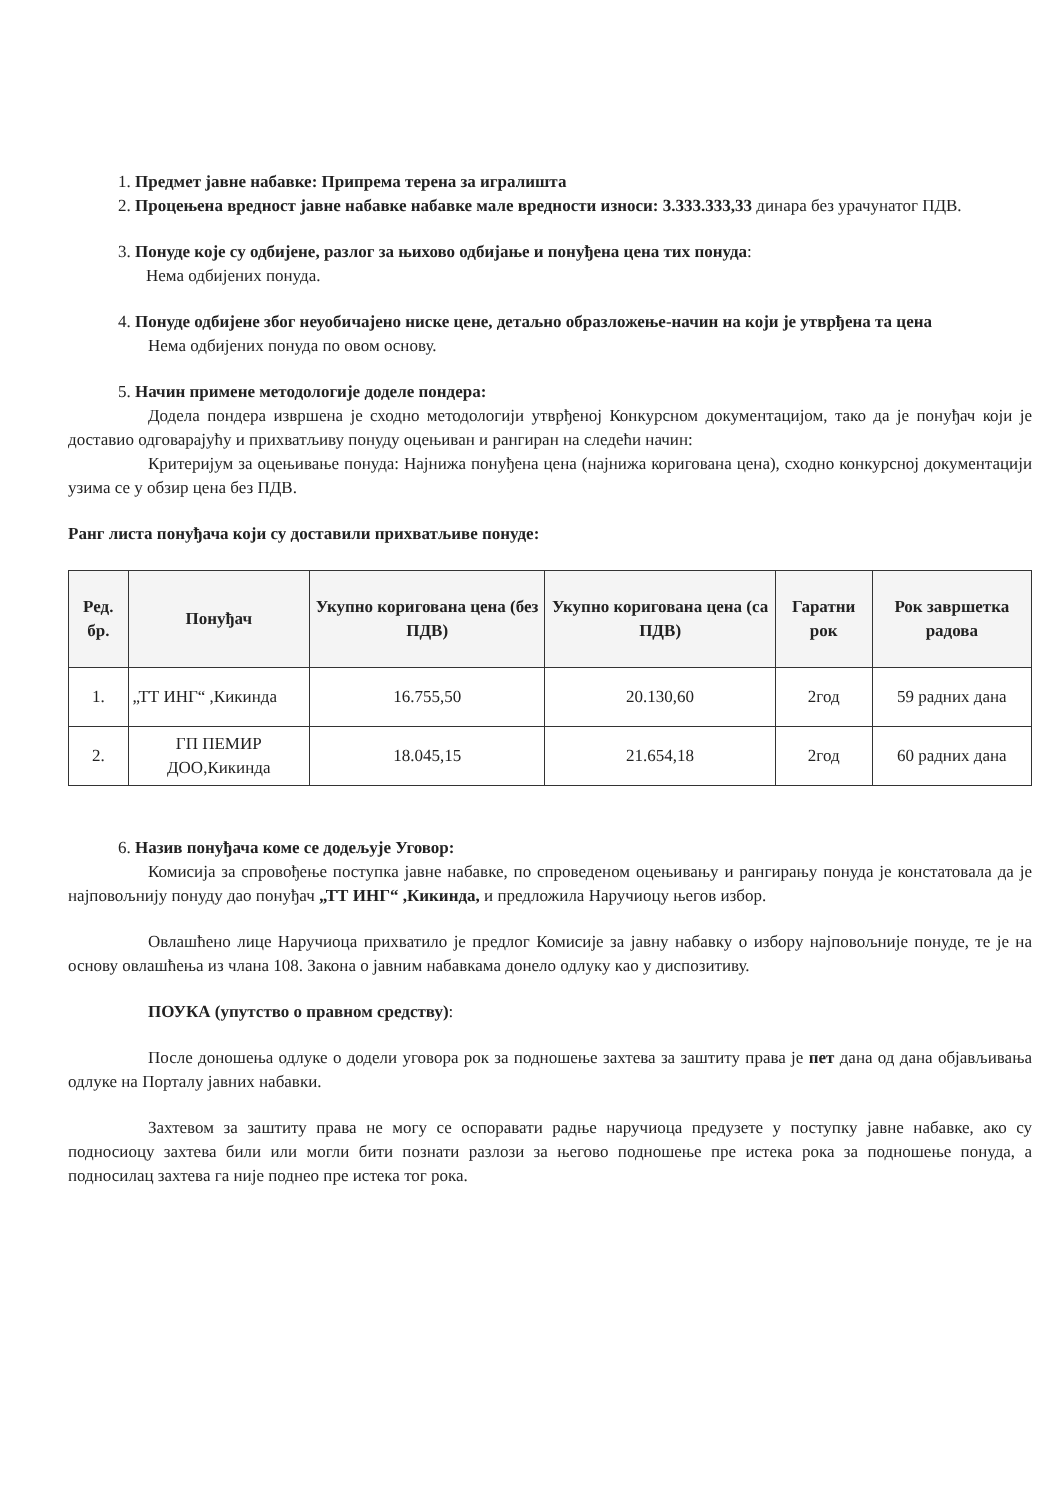1. Предмет јавне набавке: Припрема терена за игралишта
2. Процењена вредност јавне набавке набавке мале вредности износи: 3.333.333,33 динара без урачунатог ПДВ.
3. Понуде које су одбијене, разлог за њихово одбијање и понуђена цена тих понуда:
Нема одбијених понуда.
4. Понуде одбијене због неуобичајено ниске цене, детаљно образложење-начин на који је утврђена та цена
Нема одбијених понуда по овом основу.
5. Начин примене методологије доделе пондера:
Додела пондера извршена је сходно методологији утврђеној Конкурсном документацијом, тако да је понуђач који је доставио одговарајућу и прихватљиву понуду оцењиван и рангиран на следећи начин:
Критеријум за оцењивање понуда: Најнижа понуђена цена (најнижа коригована цена), сходно конкурсној документацији узима се у обзир цена без ПДВ.
Ранг листа понуђача који су доставили прихватљиве понуде:
| Ред. бр. | Понуђач | Укупно коригована цена (без ПДВ) | Укупно коригована цена (са ПДВ) | Гаратни рок | Рок завршетка радова |
| --- | --- | --- | --- | --- | --- |
| 1. | „ТТ ИНГ“ ,Кикинда | 16.755,50 | 20.130,60 | 2год | 59 радних дана |
| 2. | ГП ПЕМИР ДОО,Кикинда | 18.045,15 | 21.654,18 | 2год | 60 радних дана |
6. Назив понуђача коме се додељује Уговор:
Комисија за спровођење поступка јавне набавке, по спроведеном оцењивању и рангирању понуда је констатовала да је најповољнију понуду дао понуђач „ТТ ИНГ“ ,Кикинда, и предложила Наручиоцу његов избор.
Овлашћено лице Наручиоца прихватило је предлог Комисије за јавну набавку о избору најповољније понуде, те је на основу овлашћења из члана 108. Закона о јавним набавкама донело одлуку као у диспозитиву.
ПОУКА (упутство о правном средству):
После доношења одлуке о додели уговора рок за подношење захтева за заштиту права је пет дана од дана објављивања одлуке на Порталу јавних набавки.
Захтевом за заштиту права не могу се оспоравати радње наручиоца предузете у поступку јавне набавке, ако су подносиоцу захтева били или могли бити познати разлози за његово подношење пре истека рока за подношење понуда, а подносилац захтева га није поднео пре истека тог рока.